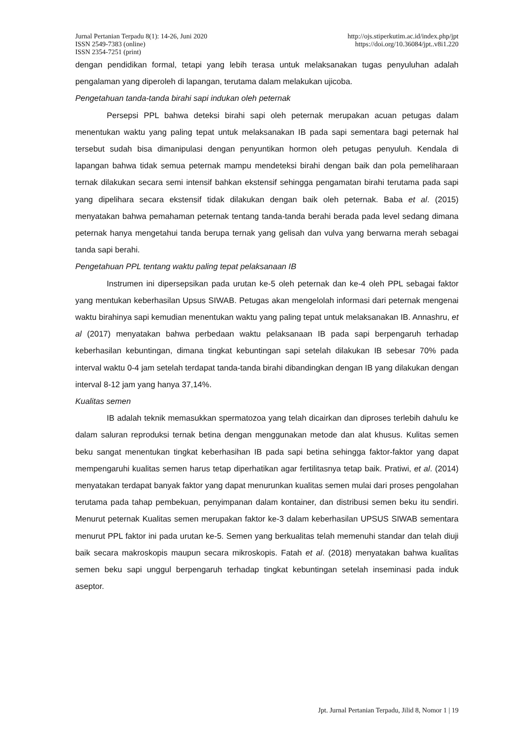Jurnal Pertanian Terpadu 8(1): 14-26, Juni 2020 http://ojs.stiperkutim.ac.id/index.php/jpt
ISSN 2549-7383 (online) https://doi.org/10.36084/jpt..v8i1.220
ISSN 2354-7251 (print)
dengan pendidikan formal, tetapi yang lebih terasa untuk melaksanakan tugas penyuluhan adalah pengalaman yang diperoleh di lapangan, terutama dalam melakukan ujicoba.
Pengetahuan tanda-tanda birahi sapi indukan oleh peternak
Persepsi PPL bahwa deteksi birahi sapi oleh peternak merupakan acuan petugas dalam menentukan waktu yang paling tepat untuk melaksanakan IB pada sapi sementara bagi peternak hal tersebut sudah bisa dimanipulasi dengan penyuntikan hormon oleh petugas penyuluh. Kendala di lapangan bahwa tidak semua peternak mampu mendeteksi birahi dengan baik dan pola pemeliharaan ternak dilakukan secara semi intensif bahkan ekstensif sehingga pengamatan birahi terutama pada sapi yang dipelihara secara ekstensif tidak dilakukan dengan baik oleh peternak. Baba et al. (2015) menyatakan bahwa pemahaman peternak tentang tanda-tanda berahi berada pada level sedang dimana peternak hanya mengetahui tanda berupa ternak yang gelisah dan vulva yang berwarna merah sebagai tanda sapi berahi.
Pengetahuan PPL tentang waktu paling tepat pelaksanaan IB
Instrumen ini dipersepsikan pada urutan ke-5 oleh peternak dan ke-4 oleh PPL sebagai faktor yang mentukan keberhasilan Upsus SIWAB. Petugas akan mengelolah informasi dari peternak mengenai waktu birahinya sapi kemudian menentukan waktu yang paling tepat untuk melaksanakan IB. Annashru, et al (2017) menyatakan bahwa perbedaan waktu pelaksanaan IB pada sapi berpengaruh terhadap keberhasilan kebuntingan, dimana tingkat kebuntingan sapi setelah dilakukan IB sebesar 70% pada interval waktu 0-4 jam setelah terdapat tanda-tanda birahi dibandingkan dengan IB yang dilakukan dengan interval 8-12 jam yang hanya 37,14%.
Kualitas semen
IB adalah teknik memasukkan spermatozoa yang telah dicairkan dan diproses terlebih dahulu ke dalam saluran reproduksi ternak betina dengan menggunakan metode dan alat khusus. Kulitas semen beku sangat menentukan tingkat keberhasihan IB pada sapi betina sehingga faktor-faktor yang dapat mempengaruhi kualitas semen harus tetap diperhatikan agar fertilitasnya tetap baik. Pratiwi, et al. (2014) menyatakan terdapat banyak faktor yang dapat menurunkan kualitas semen mulai dari proses pengolahan terutama pada tahap pembekuan, penyimpanan dalam kontainer, dan distribusi semen beku itu sendiri. Menurut peternak Kualitas semen merupakan faktor ke-3 dalam keberhasilan UPSUS SIWAB sementara menurut PPL faktor ini pada urutan ke-5. Semen yang berkualitas telah memenuhi standar dan telah diuji baik secara makroskopis maupun secara mikroskopis. Fatah et al. (2018) menyatakan bahwa kualitas semen beku sapi unggul berpengaruh terhadap tingkat kebuntingan setelah inseminasi pada induk aseptor.
Jpt. Jurnal Pertanian Terpadu, Jilid 8, Nomor 1 | 19